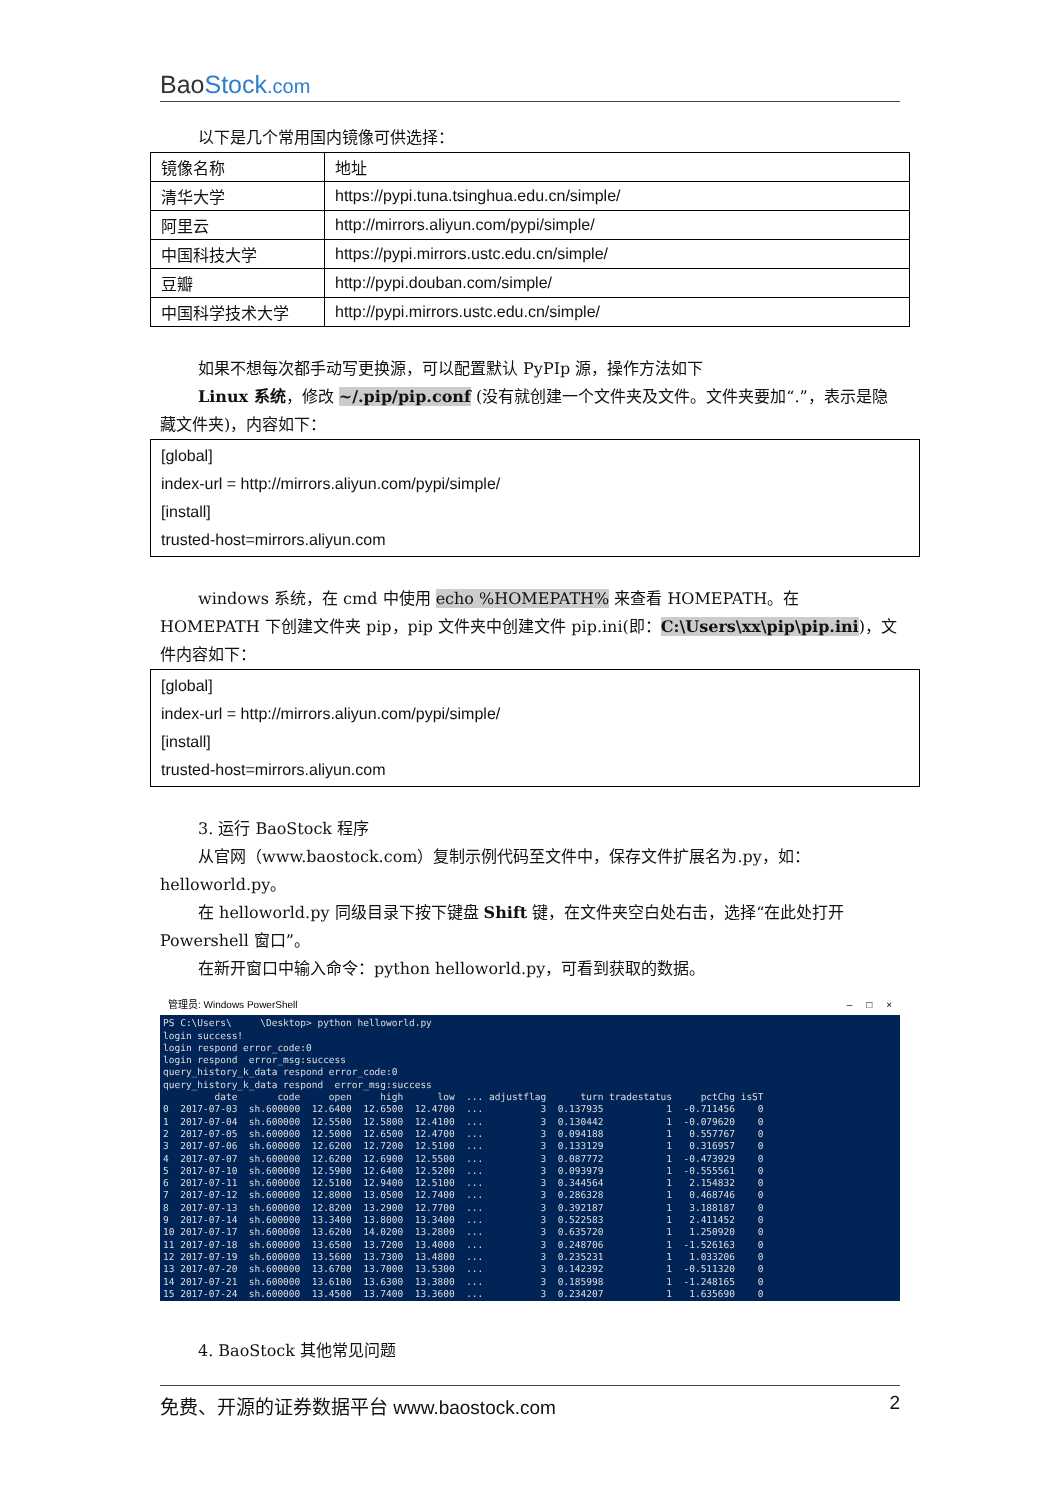BaoStock.com
以下是几个常用国内镜像可供选择：
| 镜像名称 | 地址 |
| 清华大学 | https://pypi.tuna.tsinghua.edu.cn/simple/ |
| 阿里云 | http://mirrors.aliyun.com/pypi/simple/ |
| 中国科技大学 | https://pypi.mirrors.ustc.edu.cn/simple/ |
| 豆瓣 | http://pypi.douban.com/simple/ |
| 中国科学技术大学 | http://pypi.mirrors.ustc.edu.cn/simple/ |
如果不想每次都手动写更换源，可以配置默认 PyPIp 源，操作方法如下
Linux 系统，修改 ~/.pip/pip.conf (没有就创建一个文件夹及文件。文件夹要加“.”，表示是隐藏文件夹)，内容如下：
[global]
index-url = http://mirrors.aliyun.com/pypi/simple/
[install]
trusted-host=mirrors.aliyun.com
windows 系统，在 cmd 中使用 echo %HOMEPATH% 来查看 HOMEPATH。在 HOMEPATH 下创建文件夹 pip，pip 文件夹中创建文件 pip.ini(即：C:\Users\xx\pip\pip.ini)，文件内容如下：
[global]
index-url = http://mirrors.aliyun.com/pypi/simple/
[install]
trusted-host=mirrors.aliyun.com
3. 运行 BaoStock 程序
从官网（www.baostock.com）复制示例代码至文件中，保存文件扩展名为.py，如：helloworld.py。
在 helloworld.py 同级目录下按下键盘 Shift 键，在文件夹空白处右击，选择“在此处打开 Powershell 窗口”。
在新开窗口中输入命令：python helloworld.py，可看到获取的数据。
管理员: Windows PowerShell – □ ×
PS C:\Users\     \Desktop> python helloworld.py
login success!
login respond error_code:0
login respond  error_msg:success
query_history_k_data respond error_code:0
query_history_k_data respond  error_msg:success
         date       code     open     high      low  ... adjustflag      turn tradestatus     pctChg isST
0  2017-07-03  sh.600000  12.6400  12.6500  12.4700  ...          3  0.137935           1  -0.711456    0
1  2017-07-04  sh.600000  12.5500  12.5800  12.4100  ...          3  0.130442           1  -0.079620    0
2  2017-07-05  sh.600000  12.5000  12.6500  12.4700  ...          3  0.094188           1   0.557767    0
3  2017-07-06  sh.600000  12.6200  12.7200  12.5100  ...          3  0.133129           1   0.316957    0
4  2017-07-07  sh.600000  12.6200  12.6900  12.5500  ...          3  0.087772           1  -0.473929    0
5  2017-07-10  sh.600000  12.5900  12.6400  12.5200  ...          3  0.093979           1  -0.555561    0
6  2017-07-11  sh.600000  12.5100  12.9400  12.5100  ...          3  0.344564           1   2.154832    0
7  2017-07-12  sh.600000  12.8000  13.0500  12.7400  ...          3  0.286328           1   0.468746    0
8  2017-07-13  sh.600000  12.8200  13.2900  12.7700  ...          3  0.392187           1   3.188187    0
9  2017-07-14  sh.600000  13.3400  13.8000  13.3400  ...          3  0.522583           1   2.411452    0
10 2017-07-17  sh.600000  13.6200  14.0200  13.2800  ...          3  0.635720           1   1.250920    0
11 2017-07-18  sh.600000  13.6500  13.7200  13.4000  ...          3  0.248706           1  -1.526163    0
12 2017-07-19  sh.600000  13.5600  13.7300  13.4800  ...          3  0.235231           1   1.033206    0
13 2017-07-20  sh.600000  13.6700  13.7000  13.5300  ...          3  0.142392           1  -0.511320    0
14 2017-07-21  sh.600000  13.6100  13.6300  13.3800  ...          3  0.185998           1  -1.248165    0
15 2017-07-24  sh.600000  13.4500  13.7400  13.3600  ...          3  0.234207           1   1.635690    0
4. BaoStock 其他常见问题
免费、开源的证券数据平台 www.baostock.com 2